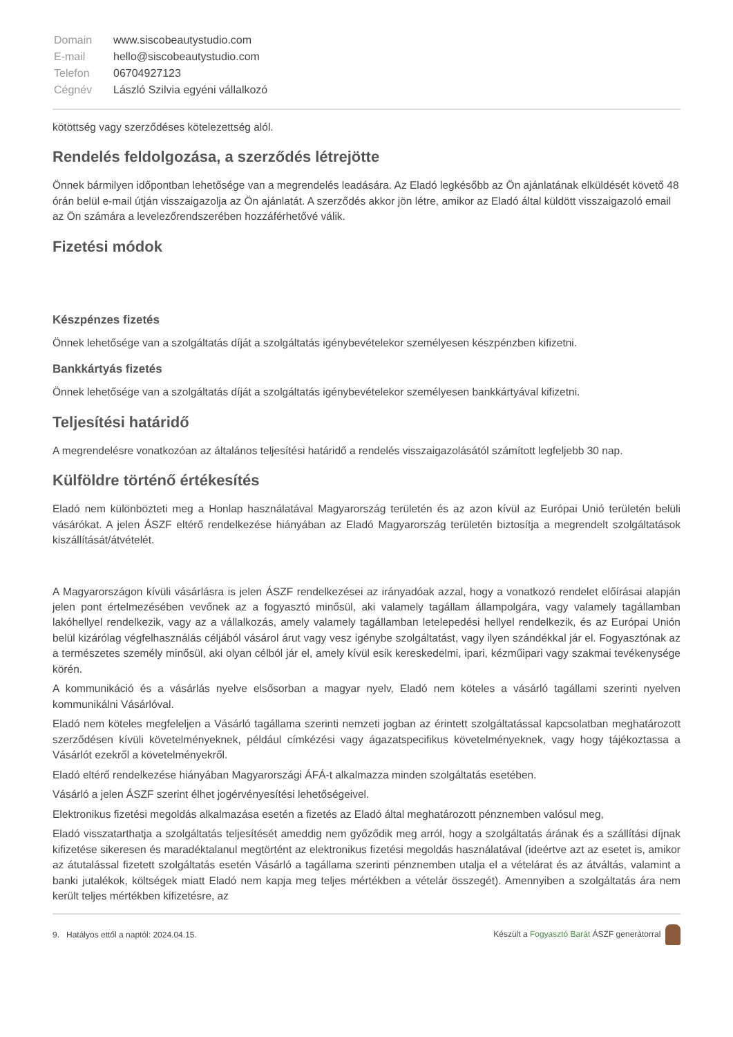| Domain | www.siscobeautystudio.com |
| E-mail | hello@siscobeautystudio.com |
| Telefon | 06704927123 |
| Cégnév | László Szilvia egyéni vállalkozó |
kötöttség vagy szerződéses kötelezettség alól.
Rendelés feldolgozása, a szerződés létrejötte
Önnek bármilyen időpontban lehetősége van a megrendelés leadására. Az Eladó legkésőbb az Ön ajánlatának elküldését követő 48 órán belül e-mail útján visszaigazolja az Ön ajánlatát. A szerződés akkor jön létre, amikor az Eladó által küldött visszaigazoló email az Ön számára a levelezőrendszerében hozzáférhetővé válik.
Fizetési módok
Készpénzes fizetés
Önnek lehetősége van a szolgáltatás díját a szolgáltatás igénybevételekor személyesen készpénzben kifizetni.
Bankkártyás fizetés
Önnek lehetősége van a szolgáltatás díját a szolgáltatás igénybevételekor személyesen bankkártyával kifizetni.
Teljesítési határidő
A megrendelésre vonatkozóan az általános teljesítési határidő a rendelés visszaigazolásától számított legfeljebb 30 nap.
Külföldre történő értékesítés
Eladó nem különbözteti meg a Honlap használatával Magyarország területén és az azon kívül az Európai Unió területén belüli vásárókat. A jelen ÁSZF eltérő rendelkezése hiányában az Eladó Magyarország területén biztosítja a megrendelt szolgáltatások kiszállítását/átvételét.
A Magyarországon kívüli vásárlásra is jelen ÁSZF rendelkezései az irányadóak azzal, hogy a vonatkozó rendelet előírásai alapján jelen pont értelmezésében vevőnek az a fogyasztó minősül, aki valamely tagállam állampolgára, vagy valamely tagállamban lakóhellyel rendelkezik, vagy az a vállalkozás, amely valamely tagállamban letelepedési hellyel rendelkezik, és az Európai Unión belül kizárólag végfelhasználás céljából vásárol árut vagy vesz igénybe szolgáltatást, vagy ilyen szándékkal jár el. Fogyasztónak az a természetes személy minősül, aki olyan célból jár el, amely kívül esik kereskedelmi, ipari, kézműipari vagy szakmai tevékenysége körén.
A kommunikáció és a vásárlás nyelve elsősorban a magyar nyelv, Eladó nem köteles a vásárló tagállami szerinti nyelven kommunikálni Vásárlóval.
Eladó nem köteles megfeleljen a Vásárló tagállama szerinti nemzeti jogban az érintett szolgáltatással kapcsolatban meghatározott szerződésen kívüli követelményeknek, például címkézési vagy ágazatspecifikus követelményeknek, vagy hogy tájékoztassa a Vásárlót ezekről a követelményekről.
Eladó eltérő rendelkezése hiányában Magyarországi ÁFÁ-t alkalmazza minden szolgáltatás esetében.
Vásárló a jelen ÁSZF szerint élhet jogérvényesítési lehetőségeivel.
Elektronikus fizetési megoldás alkalmazása esetén a fizetés az Eladó által meghatározott pénznemben valósul meg,
Eladó visszatarthatja a szolgáltatás teljesítését ameddig nem győződik meg arról, hogy a szolgáltatás árának és a szállítási díjnak kifizetése sikeresen és maradéktalanul megtörtént az elektronikus fizetési megoldás használatával (ideértve azt az esetet is, amikor az átutalással fizetett szolgáltatás esetén Vásárló a tagállama szerinti pénznemben utalja el a vételárat és az átváltás, valamint a banki jutalékok, költségek miatt Eladó nem kapja meg teljes mértékben a vételár összegét). Amennyiben a szolgáltatás ára nem került teljes mértékben kifizetésre, az
9. Hatályos ettől a naptól: 2024.04.15. Készült a Fogyasztó Barát ÁSZF generátorral